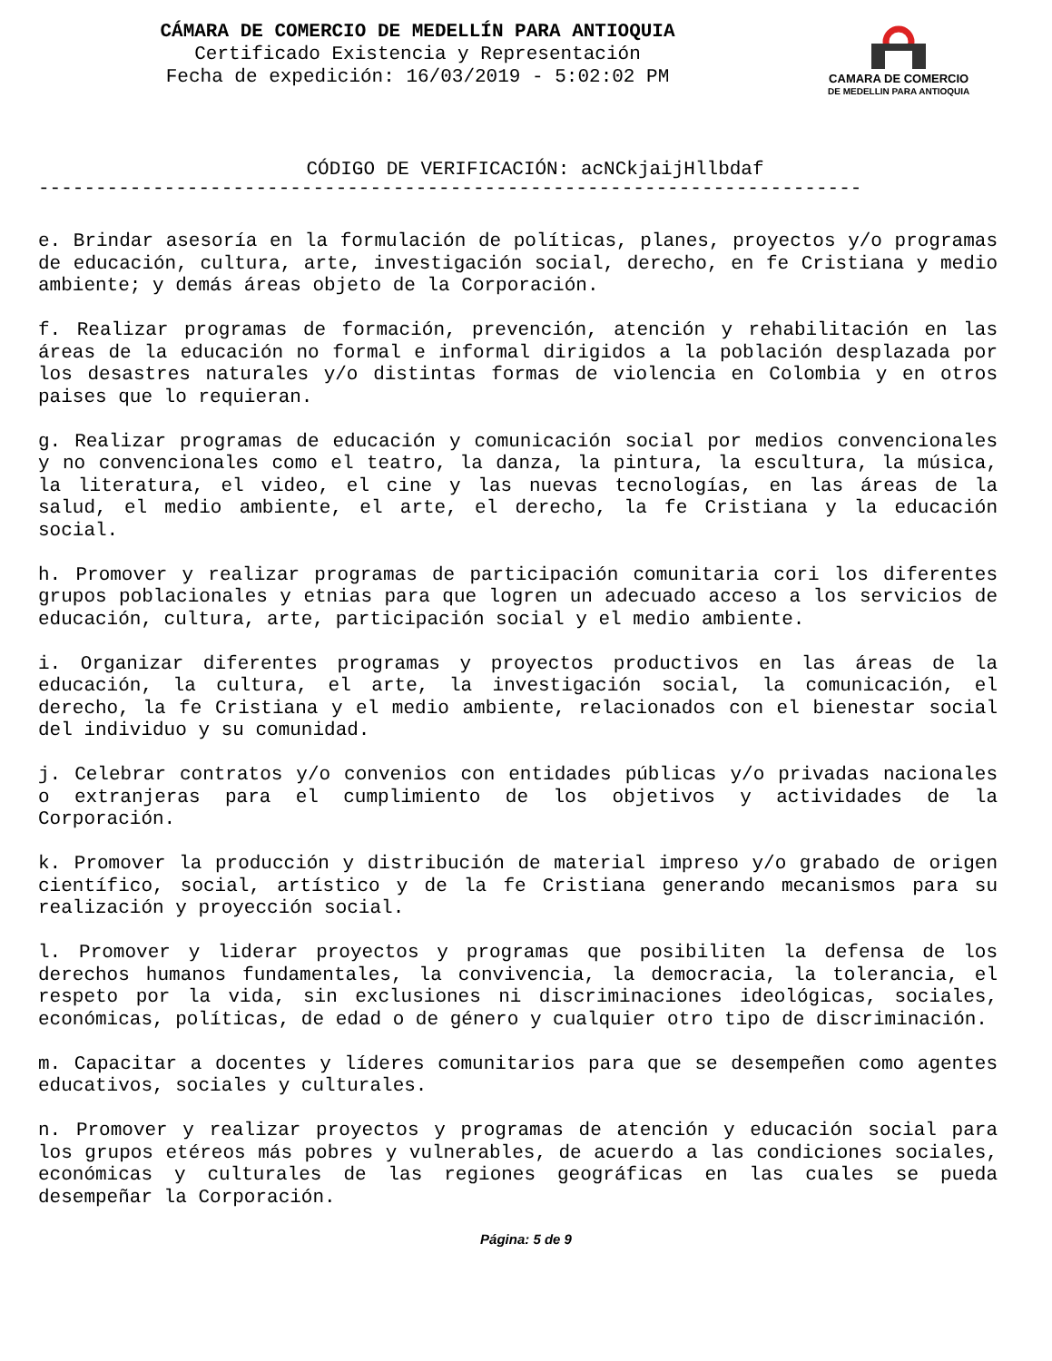CÁMARA DE COMERCIO DE MEDELLÍN PARA ANTIOQUIA
Certificado Existencia y Representación
Fecha de expedición: 16/03/2019 - 5:02:02 PM
CAMARA DE COMERCIO
DE MEDELLIN PARA ANTIOQUIA
CÓDIGO DE VERIFICACIÓN: acNCkjaijHllbdaf
------------------------------------------------------------------------
e. Brindar asesoría en la formulación de políticas, planes, proyectos y/o programas de educación, cultura, arte, investigación social, derecho, en fe Cristiana y medio ambiente; y demás áreas objeto de la Corporación.
f. Realizar programas de formación, prevención, atención y rehabilitación en las áreas de la educación no formal e informal dirigidos a la población desplazada por los desastres naturales y/o distintas formas de violencia en Colombia y en otros paises que lo requieran.
g. Realizar programas de educación y comunicación social por medios convencionales y no convencionales como el teatro, la danza, la pintura, la escultura, la música, la literatura, el video, el cine y las nuevas tecnologías, en las áreas de la salud, el medio ambiente, el arte, el derecho, la fe Cristiana y la educación social.
h. Promover y realizar programas de participación comunitaria cori los diferentes grupos poblacionales y etnias para que logren un adecuado acceso a los servicios de educación, cultura, arte, participación social y el medio ambiente.
i. Organizar diferentes programas y proyectos productivos en las áreas de la educación, la cultura, el arte, la investigación social, la comunicación, el derecho, la fe Cristiana y el medio ambiente, relacionados con el bienestar social del individuo y su comunidad.
j. Celebrar contratos y/o convenios con entidades públicas y/o privadas nacionales o extranjeras para el cumplimiento de los objetivos y actividades de la Corporación.
k. Promover la producción y distribución de material impreso y/o grabado de origen científico, social, artístico y de la fe Cristiana generando mecanismos para su realización y proyección social.
l. Promover y liderar proyectos y programas que posibiliten la defensa de los derechos humanos fundamentales, la convivencia, la democracia, la tolerancia, el respeto por la vida, sin exclusiones ni discriminaciones ideológicas, sociales, económicas, políticas, de edad o de género y cualquier otro tipo de discriminación.
m. Capacitar a docentes y líderes comunitarios para que se desempeñen como agentes educativos, sociales y culturales.
n. Promover y realizar proyectos y programas de atención y educación social para los grupos etéreos más pobres y vulnerables, de acuerdo a las condiciones sociales, económicas y culturales de las regiones geográficas en las cuales se pueda desempeñar la Corporación.
Página: 5 de 9